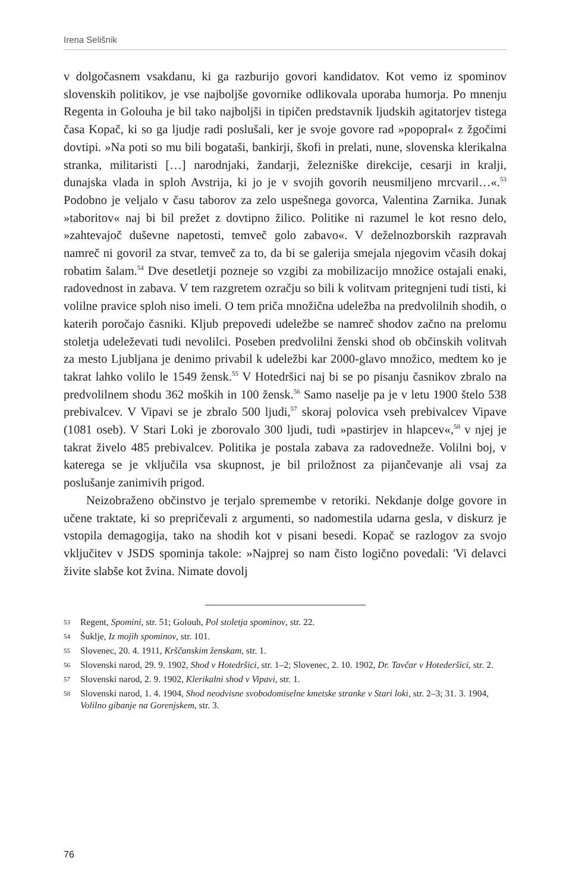Irena Selišnik
v dolgočasnem vsakdanu, ki ga razburijo govori kandidatov. Kot vemo iz spominov slovenskih politikov, je vse najboljše govornike odlikovala uporaba humorja. Po mnenju Regenta in Golouha je bil tako najboljši in tipičen predstavnik ljudskih agitatorjev tistega časa Kopač, ki so ga ljudje radi poslušali, ker je svoje govore rad »popopral« z žgočimi dovtipi. »Na poti so mu bili bogataši, bankirji, škofi in prelati, nune, slovenska klerikalna stranka, militaristi […] narodnjaki, žandarji, železniške direkcije, cesarji in kralji, dunajska vlada in sploh Avstrija, ki jo je v svojih govorih neusmiljeno mrcvaril…«.<sup>53</sup> Podobno je veljalo v času taborov za zelo uspešnega govorca, Valentina Zarnika. Junak »taboritov« naj bi bil prežet z dovtipno žilico. Politike ni razumel le kot resno delo, »zahtevajoč duševne napetosti, temveč golo zabavo«. V deželnozborskih razpravah namreč ni govoril za stvar, temveč za to, da bi se galerija smejala njegovim včasih dokaj robatim šalam.<sup>54</sup> Dve desetletji pozneje so vzgibi za mobilizacijo množice ostajali enaki, radovednost in zabava. V tem razgretem ozračju so bili k volitvam pritegnjeni tudi tisti, ki volilne pravice sploh niso imeli. O tem priča množična udeležba na predvolilnih shodih, o katerih poročajo časniki. Kljub prepovedi udeležbe se namreč shodov začno na prelomu stoletja udeleževati tudi nevolilci. Poseben predvolilni ženski shod ob občinskih volitvah za mesto Ljubljana je denimo privabil k udeležbi kar 2000-glavo množico, medtem ko je takrat lahko volilo le 1549 žensk.<sup>55</sup> V Hotedršici naj bi se po pisanju časnikov zbralo na predvolilnem shodu 362 moških in 100 žensk.<sup>56</sup> Samo naselje pa je v letu 1900 štelo 538 prebivalcev. V Vipavi se je zbralo 500 ljudi,<sup>57</sup> skoraj polovica vseh prebivalcev Vipave (1081 oseb). V Stari Loki je zborovalo 300 ljudi, tudi »pastirjev in hlapcev«,<sup>58</sup> v njej je takrat živelo 485 prebivalcev. Politika je postala zabava za radovedneže. Volilni boj, v katerega se je vključila vsa skupnost, je bil priložnost za pijančevanje ali vsaj za poslušanje zanimivih prigod.
Neizobraženo občinstvo je terjalo spremembe v retoriki. Nekdanje dolge govore in učene traktate, ki so prepričevali z argumenti, so nadomestila udarna gesla, v diskurz je vstopila demagogija, tako na shodih kot v pisani besedi. Kopač se razlogov za svojo vključitev v JSDS spominja takole: »Najprej so nam čisto logično povedali: 'Vi delavci živite slabše kot žvina. Nimate dovolj
53 Regent, Spomini, str. 51; Golouh, Pol stoletja spominov, str. 22.
54 Šuklje, Iz mojih spominov, str. 101.
55 Slovenec, 20. 4. 1911, Krščanskim ženskam, str. 1.
56 Slovenski narod, 29. 9. 1902, Shod v Hotedršici, str. 1–2; Slovenec, 2. 10. 1902, Dr. Tavčar v Hotederšici, str. 2.
57 Slovenski narod, 2. 9. 1902, Klerikalni shod v Vipavi, str. 1.
58 Slovenski narod, 1. 4. 1904, Shod neodvisne svobodomiselne kmetske stranke v Stari loki, str. 2–3; 31. 3. 1904, Volilno gibanje na Gorenjskem, str. 3.
76